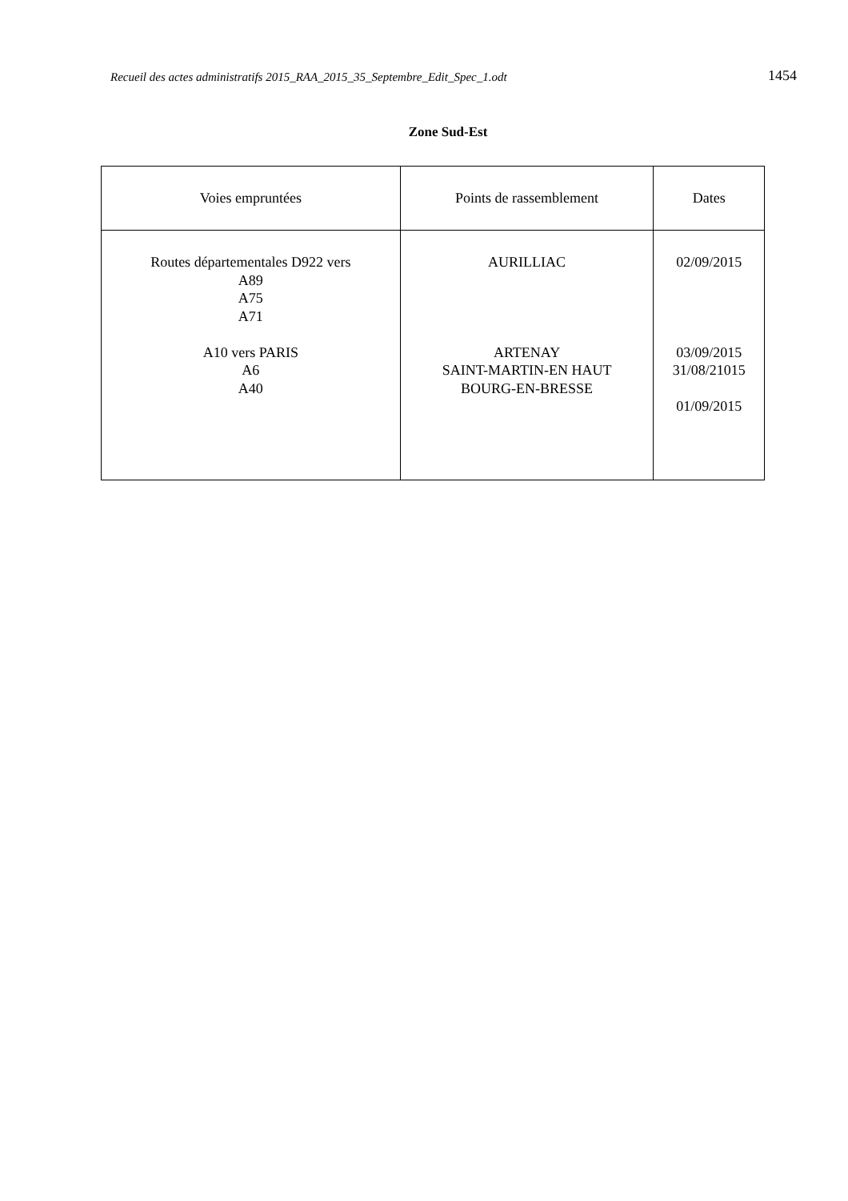Recueil des actes administratifs 2015_RAA_2015_35_Septembre_Edit_Spec_1.odt
1454
Zone Sud-Est
| Voies empruntées | Points de rassemblement | Dates |
| --- | --- | --- |
| Routes départementales D922 vers A89 A75 A71 A10 vers PARIS A6 A40 | AURILLIAC ARTENAY SAINT-MARTIN-EN HAUT BOURG-EN-BRESSE | 02/09/2015 03/09/2015 31/08/21015 01/09/2015 |